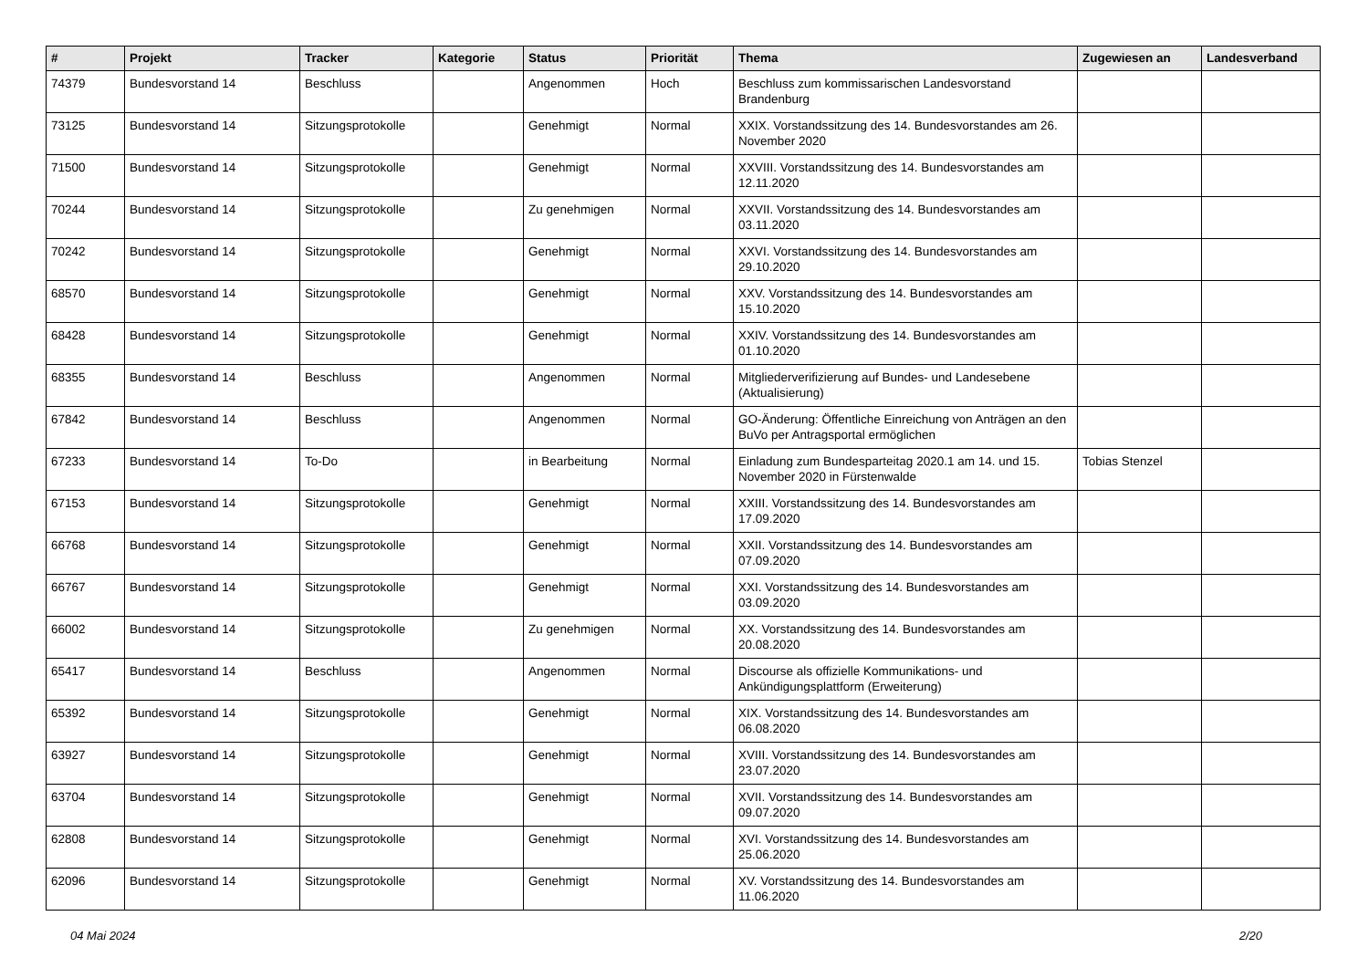| # | Projekt | Tracker | Kategorie | Status | Priorität | Thema | Zugewiesen an | Landesverband |
| --- | --- | --- | --- | --- | --- | --- | --- | --- |
| 74379 | Bundesvorstand 14 | Beschluss | | Angenommen | Hoch | Beschluss zum kommissarischen Landesvorstand Brandenburg | | |
| 73125 | Bundesvorstand 14 | Sitzungsprotokolle | | Genehmigt | Normal | XXIX. Vorstandssitzung des 14. Bundesvorstandes am 26. November 2020 | | |
| 71500 | Bundesvorstand 14 | Sitzungsprotokolle | | Genehmigt | Normal | XXVIII. Vorstandssitzung des 14. Bundesvorstandes am 12.11.2020 | | |
| 70244 | Bundesvorstand 14 | Sitzungsprotokolle | | Zu genehmigen | Normal | XXVII. Vorstandssitzung des 14. Bundesvorstandes am 03.11.2020 | | |
| 70242 | Bundesvorstand 14 | Sitzungsprotokolle | | Genehmigt | Normal | XXVI. Vorstandssitzung des 14. Bundesvorstandes am 29.10.2020 | | |
| 68570 | Bundesvorstand 14 | Sitzungsprotokolle | | Genehmigt | Normal | XXV. Vorstandssitzung des 14. Bundesvorstandes am 15.10.2020 | | |
| 68428 | Bundesvorstand 14 | Sitzungsprotokolle | | Genehmigt | Normal | XXIV. Vorstandssitzung des 14. Bundesvorstandes am 01.10.2020 | | |
| 68355 | Bundesvorstand 14 | Beschluss | | Angenommen | Normal | Mitgliederverifizierung auf Bundes- und Landesebene (Aktualisierung) | | |
| 67842 | Bundesvorstand 14 | Beschluss | | Angenommen | Normal | GO-Änderung: Öffentliche Einreichung von Anträgen an den BuVo per Antragsportal ermöglichen | | |
| 67233 | Bundesvorstand 14 | To-Do | | in Bearbeitung | Normal | Einladung zum Bundesparteitag 2020.1 am 14. und 15. November 2020 in Fürstenwalde | Tobias Stenzel | |
| 67153 | Bundesvorstand 14 | Sitzungsprotokolle | | Genehmigt | Normal | XXIII. Vorstandssitzung des 14. Bundesvorstandes am 17.09.2020 | | |
| 66768 | Bundesvorstand 14 | Sitzungsprotokolle | | Genehmigt | Normal | XXII. Vorstandssitzung des 14. Bundesvorstandes am 07.09.2020 | | |
| 66767 | Bundesvorstand 14 | Sitzungsprotokolle | | Genehmigt | Normal | XXI. Vorstandssitzung des 14. Bundesvorstandes am 03.09.2020 | | |
| 66002 | Bundesvorstand 14 | Sitzungsprotokolle | | Zu genehmigen | Normal | XX. Vorstandssitzung des 14. Bundesvorstandes am 20.08.2020 | | |
| 65417 | Bundesvorstand 14 | Beschluss | | Angenommen | Normal | Discourse als offizielle Kommunikations- und Ankündigungsplattform (Erweiterung) | | |
| 65392 | Bundesvorstand 14 | Sitzungsprotokolle | | Genehmigt | Normal | XIX. Vorstandssitzung des 14. Bundesvorstandes am 06.08.2020 | | |
| 63927 | Bundesvorstand 14 | Sitzungsprotokolle | | Genehmigt | Normal | XVIII. Vorstandssitzung des 14. Bundesvorstandes am 23.07.2020 | | |
| 63704 | Bundesvorstand 14 | Sitzungsprotokolle | | Genehmigt | Normal | XVII. Vorstandssitzung des 14. Bundesvorstandes am 09.07.2020 | | |
| 62808 | Bundesvorstand 14 | Sitzungsprotokolle | | Genehmigt | Normal | XVI. Vorstandssitzung des 14. Bundesvorstandes am 25.06.2020 | | |
| 62096 | Bundesvorstand 14 | Sitzungsprotokolle | | Genehmigt | Normal | XV. Vorstandssitzung des 14. Bundesvorstandes am 11.06.2020 | | |
04 Mai 2024 2/20